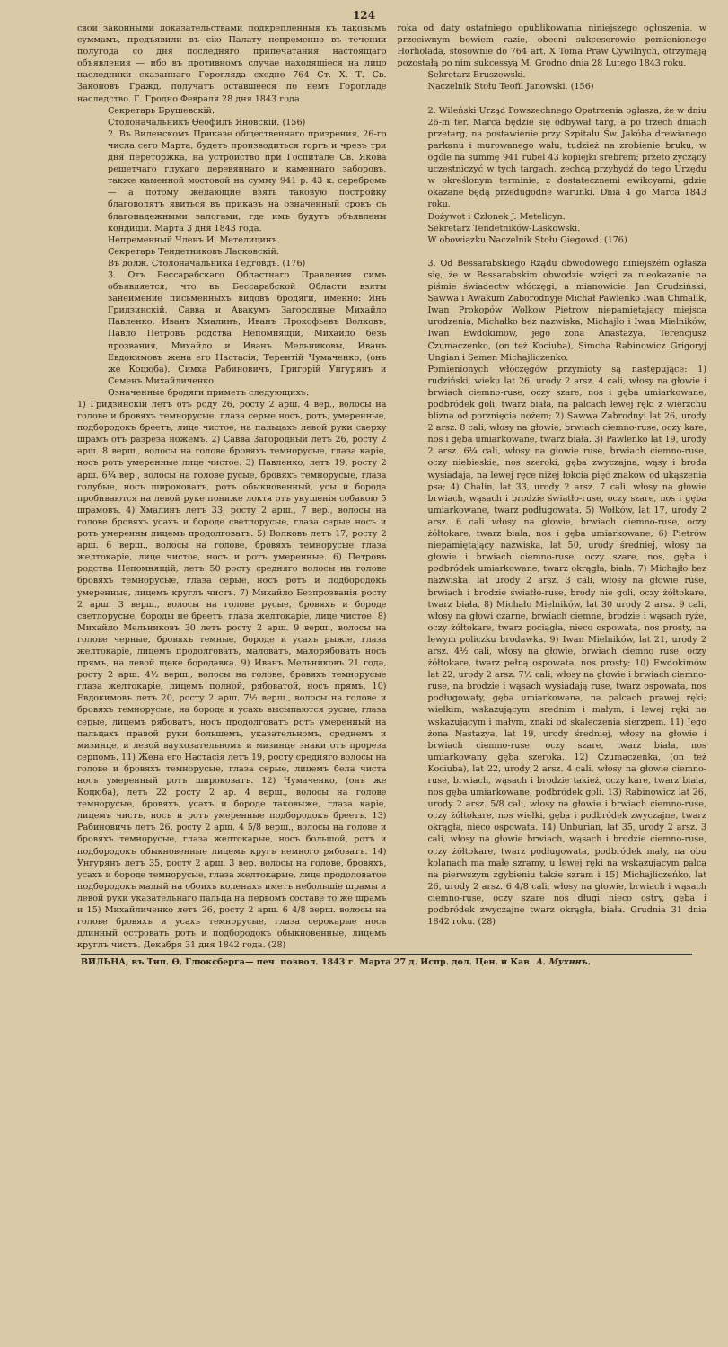124
свои законными доказательствами подкрепленныя къ таковымъ суммамъ, предъявили въ сію Палату непременно въ течении полугода со дня последняго припечатания настоящаго объявления — ибо въ противномъ случае находящіеся на лицо наследники сказаннаго Горогляда сходно 764 Ст. X. Т. Св. Законовъ Гражд. получатъ оставшееся по немъ Горогладе наследство. Г. Гродно Февраля 28 дня 1843 года.
Секретарь Брушевскій.
Столоначальникъ Ѳеофилъ Яновскій. (156)
2. Въ Виленскомъ Приказе общественнаго призрения, 26-го числа сего Марта, будетъ производиться торгъ и чрезъ три дня переторжка, на устройство при Госпитале Св. Якова решетчаго глухаго деревяннаго и каменнаго заборовъ, также каменной мостовой на сумму 941 р. 43 к. серебромъ— а потому желающие взять таковую постройку благоволятъ явиться въ приказъ на означенный срокъ съ благонадежными залогами, где имъ будутъ объявлены кондиціи. Марта 3 дня 1843 года.
Непременный Членъ И. Метелицинъ.
Секретарь Тендетниковъ Ласковскій.
Въ долж. Столоначальника Гедговдъ. (176)
3. Отъ Бессарабскаго Областнаго Правления симъ объявляется, что въ Бессарабской Области взяты занеимение письменныхъ видовъ бродяги, именно: Янъ Гридзинскій, Савва и Авакумъ Загородные Михайло Павленко, Иванъ Хмалинъ, Иванъ Прокофьевъ Волковъ, Павло Петровъ родства Непомнящій, Михайло безъ прозвания, Михайло и Иванъ Мельниковы, Иванъ Евдокимовъ жена его Настасія, Терентій Чумаченко, (онъ же Коцюба). Симха Рабиновичъ, Григорій Унгурянъ и Семенъ Михайличенко.
Означенные бродяги приметъ следующихъ:
1) Гридзинскій летъ отъ роду 26, росту 2 арш. 4 вер., волосы на голове и бровяхъ темнорусые, глаза серые носъ, ротъ, умеренные, подбородокъ бреетъ, лице чистое, на пальцахъ левой руки сверху шрамъ отъ разреза ножемъ. 2) Савва Загородный летъ 26, росту 2 арш. 8 верш., волосы на голове бровяхъ темнорусые, глаза каріе, носъ ротъ умеренные лице чистое. 3) Павленко, летъ 19, росту 2 арш. 6¼ вер., волосы на голове русые, бровяхъ темнорусые, глаза голубые, носъ широковатъ, ротъ обыкновенный, усы и борода пробиваются на левой руке пониже локтя отъ укушенія собакою 5 шрамовъ. 4) Хмалинъ летъ 33, росту 2 арш., 7 вер., волосы на голове бровяхъ усахъ и бороде светлорусые, глаза серые носъ и ротъ умеренны лицемъ продолговатъ. 5) Волковъ летъ 17, росту 2 арш. 6 верш., волосы на голове, бровяхъ темнорусые глаза желтокаріе, лице чистое, носъ и ротъ умеренные. 6) Петровъ родства Непомнящій, летъ 50 росту средняго волосы на голове бровяхъ темнорусые, глаза серые, носъ ротъ и подбородокъ умеренные, лицемъ круглъ чистъ. 7) Михайло Безпрозванія росту 2 арш. 3 верш., волосы на голове русые, бровяхъ и бороде светлорусые, бороды не бреетъ, глаза желтокаріе, лице чистое. 8) Михайло Мельниковъ 30 летъ росту 2 арш. 9 верш., волосы на голове черные, бровяхъ темные, бороде и усахъ рыжіе, глаза желтокаріе, лицемъ продолговатъ, маловатъ, малорябоватъ носъ прямъ, на левой щеке бородавка. 9) Иванъ Мельниковъ 21 года, росту 2 арш. 4½ верш., волосы на голове, бровяхъ темнорусые глаза желтокаріе, лицемъ полной, рябоватой, носъ прямъ. 10) Евдокимовъ летъ 20, росту 2 арш. 7½ верш., волосы на голове и бровяхъ темнорусые, на бороде и усахъ высыпаются русые, глаза серые, лицемъ рябоватъ, носъ продолговатъ ротъ умеренный на пальцахъ правой руки большемъ, указательномъ, среднемъ и мизинце, и левой ваукозательномъ и мизинце знаки отъ прореза серпомъ. 11) Жена его Настасія летъ 19, росту средняго волосы на голове и бровяхъ темнорусые, глаза серые, лицемъ бела чиста носъ умеренный ротъ широковатъ. 12) Чумаченко, (онъ же Коцюба), летъ 22 росту 2 ар. 4 верш., волосы на голове темнорусые, бровяхъ, усахъ и бороде таковыже, глаза каріе, лицемъ чистъ, носъ и ротъ умеренные подбородокъ бреетъ. 13) Рабиновичъ летъ 26, росту 2 арш. 4 5/8 верш., волосы на голове и бровяхъ темнорусые, глаза желтокарые, носъ большой, ротъ и подбородокъ обыкновенные лицемъ кругъ немного рябоватъ. 14) Унгурянъ летъ 35, росту 2 арш. 3 вер. волосы на голове, бровяхъ, усахъ и бороде темнорусые, глаза желтокарые, лице продоловатое подбородокъ малый на обоихъ коленахъ иметъ небольшіе шрамы и левой руки указательнаго пальца на первомъ составе то же шрамъ и 15) Михайличенко летъ 26, росту 2 арш. 6 4/8 верш. волосы на голове бровяхъ и усахъ темнорусые, глаза серокарые носъ длинный островатъ ротъ и подбородокъ обыкновенные, лицемъ круглъ чистъ. Декабря 31 дня 1842 года. (28)
roka od daty ostatniego opublikowania niniejszego ogłoszenia, w przeciwnym bowiem razie, obecni sukcesorowie pomienionego Horholada, stosownie do 764 art. X Toma Praw Cywilnych, otrzymają pozostałą po nim sukcessyą M. Grodno dnia 28 Lutego 1843 roku.
Sekretarz Bruszewski.
Naczelnik Stołu Teofil Janowski. (156)
2. Wileński Urząd Powszechnego Opatrzenia ogłasza, że w dniu 26-m ter. Marca będzie się odbywał targ, a po trzech dniach przetarg, na postawienie przy Szpitalu Św. Jakóba drewianego parkanu i murowanego wału, tudzież na zrobienie bruku, w ogóle na summę 941 rubel 43 kopiejki srebrem; przeto życzący uczestniczyć w tych targach, zechcą przybydź do tego Urzędu w określonym terminie, z dostatecznemi ewikcyami, gdzie okazane będą przedugodne warunki. Dnia 4 go Marca 1843 roku.
Dożywot i Członek J. Metelicyn.
Sekretarz Tendetników-Laskowski.
W obowiązku Naczelnik Stołu Giegowd. (176)
3. Od Bessarabskiego Rządu obwodowego niniejszém ogłasza się, że w Bessarabskim obwodzie wzięci za nieokazanie na piśmie świadectw włóczęgi, a mianowicie: Jan Grudziński, Sawwa i Awakum Zaborodnyje Michał Pawlenko Iwan Chmalik, Iwan Prokopów Wolkow Pietrow niepamiętający miejsca urodzenia, Michałko bez nazwiska, Michajło i Iwan Mielników, Iwan Ewdokimow, jego żona Anastazya, Terencjusz Czumaczenko, (on też Kociuba), Simcha Rabinowicz Grigoryj Ungian i Semen Michajliczenko.
Pomienionych włóczęgów przymioty są następujące: 1) rudziński, wieku lat 26, urody 2 arsz. 4 cali, włosy na głowie i brwiach ciemno-ruse, oczy szare, nos i gęba umiarkowane, podbródek goli, twarz biała, na palcach lewej ręki z wierzchu blizna od porznięcia nożem; 2) Sawwa Zabrodnyi lat 26, urody 2 arsz. 8 cali, włosy na głowie, brwiach ciemno-ruse, oczy kare, nos i gęba umiarkowane, twarz biała. 3) Pawlenko lat 19, urody 2 arsz. 6¼ cali, włosy na głowie ruse, brwiach ciemno-ruse, oczy niebieskie, nos szeroki, gęba zwyczajna, wąsy i broda wysiadają, na lewej ręce niżej łokcia pięć znaków od ukąszenia psa; 4) Chalin, lat 33, urody 2 arsz. 7 cali, włosy na głowie brwiach, wąsach i brodzie światło-ruse, oczy szare, nos i gęba umiarkowane, twarz podługowata. 5) Wołków, lat 17, urody 2 arsz. 6 cali włosy na głowie, brwiach ciemno-ruse, oczy żółtokare, twarz biała, nos i gęba umiarkowane; 6) Pietrów niepamiętający nazwiska, lat 50, urody średniej, włosy na głowie i brwiach ciemno-ruse, oczy szare, nos, gęba i podbródek umiarkowane, twarz okrągła, biała. 7) Michajło bez nazwiska, lat urody 2 arsz. 3 cali, włosy na głowie ruse, brwiach i brodzie światło-ruse, brody nie goli, oczy żółtokare, twarz biała, 8) Michało Mielników, lat 30 urody 2 arsz. 9 cali, włosy na głowi czarne, brwiach ciemne, brodzie i wąsach ryże, oczy żółtokare, twarz pociągła, nieco ospowata, nos prosty, na lewym policzku brodawka. 9) Iwan Mielników, lat 21, urody 2 arsz. 4½ cali, włosy na głowie, brwiach ciemno ruse, oczy żółtokare, twarz pełną ospowata, nos prosty; 10) Ewdokimów lat 22, urody 2 arsz. 7½ cali, włosy na głowie i brwiach ciemno-ruse, na brodzie i wąsach wysiadają ruse, twarz ospowata, nos podługowaty, gęba umiarkowana, na palcach prawej ręki; wielkim, wskazującym, srednim i małym, i lewej ręki na wskazującym i małym, znaki od skaleczenia sierzpem. 11) Jego żona Nastazya, lat 19, urody średniej, włosy na głowie i brwiach ciemno-ruse, oczy szare, twarz biała, nos umiarkowany, gęba szeroka. 12) Czumaczeńka, (on też Kociuba), lat 22, urody 2 arsz. 4 cali, włosy na głowie ciemno-ruse, brwiach, wąsach i brodzie takież, oczy kare, twarz biała, nos gęba umiarkowane, podbródek goli. 13) Rabinowicz lat 26, urody 2 arsz. 5/8 cali, włosy na głowie i brwiach ciemno-ruse, oczy żółtokare, nos wielki, gęba i podbródek zwyczajne, twarz okrągła, nieco ospowata. 14) Unburian, lat 35, urody 2 arsz. 3 cali, włosy na głowie brwiach, wąsach i brodzie ciemno-ruse, oczy żółtokare, twarz podługowata, podbródek mały, na obu kolanach ma małe szramy, u lewej ręki na wskazującym palca na pierwszym zgybieniu także szram i 15) Michajliczeńko, lat 26, urody 2 arsz. 6 4/8 cali, włosy na głowie, brwiach i wąsach ciemno-ruse, oczy szare nos długi nieco ostry, gęba i podbródek zwyczajne twarz okrągła, biała. Grudnia 31 dnia 1842 roku. (28)
ВИЛЬНА, въ Тип. Ѳ. Глюксберга— печ. позвол. 1843 г. Марта 27 д. Испр. дол. Цен. и Кав. А. Мухинъ.